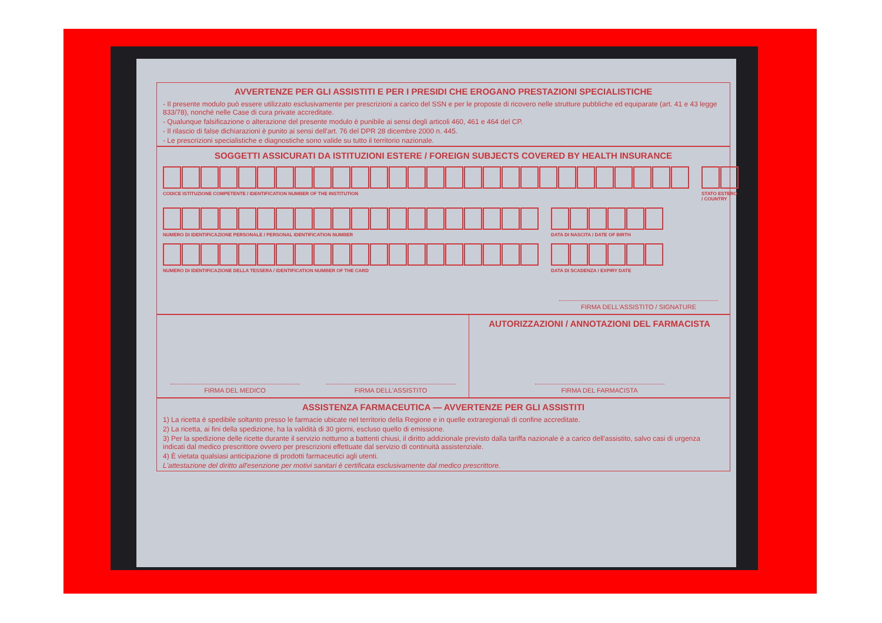AVVERTENZE PER GLI ASSISTITI E PER I PRESIDI CHE EROGANO PRESTAZIONI SPECIALISTICHE
- Il presente modulo può essere utilizzato esclusivamente per prescrizioni a carico del SSN e per le proposte di ricovero nelle strutture pubbliche ed equiparate (art. 41 e 43 legge 833/78), nonché nelle Case di cura private accreditate.
- Qualunque falsificazione o alterazione del presente modulo è punibile ai sensi degli articoli 460, 461 e 464 del CP.
- Il rilascio di false dichiarazioni è punito ai sensi dell'art. 76 del DPR 28 dicembre 2000 n. 445.
- Le prescrizioni specialistiche e diagnostiche sono valide su tutto il territorio nazionale.
SOGGETTI ASSICURATI DA ISTITUZIONI ESTERE / FOREIGN SUBJECTS COVERED BY HEALTH INSURANCE
CODICE ISTITUZIONE COMPETENTE / IDENTIFICATION NUMBER OF THE INSTITUTION
STATO ESTERO / COUNTRY
NUMERO DI IDENTIFICAZIONE PERSONALE / PERSONAL IDENTIFICATION NUMBER
DATA DI NASCITA / DATE OF BIRTH
NUMERO DI IDENTIFICAZIONE DELLA TESSERA / IDENTIFICATION NUMBER OF THE CARD
DATA DI SCADENZA / EXPIRY DATE
FIRMA DELL'ASSISTITO / SIGNATURE
FIRMA DEL MEDICO FIRMA DELL'ASSISTITO
AUTORIZZAZIONI / ANNOTAZIONI DEL FARMACISTA
FIRMA DEL FARMACISTA
ASSISTENZA FARMACEUTICA — AVVERTENZE PER GLI ASSISTITI
1) La ricetta è spedibile soltanto presso le farmacie ubicate nel territorio della Regione e in quelle extraregionali di confine accreditate.
2) La ricetta, ai fini della spedizione, ha la validità di 30 giorni, escluso quello di emissione.
3) Per la spedizione delle ricette durante il servizio notturno a battenti chiusi, il diritto addizionale previsto dalla tariffa nazionale è a carico dell'assistito, salvo casi di urgenza indicati dal medico prescrittore ovvero per prescrizioni effettuate dal servizio di continuità assistenziale.
4) È vietata qualsiasi anticipazione di prodotti farmaceutici agli utenti.
L'attestazione del diritto all'esenzione per motivi sanitari è certificata esclusivamente dal medico prescrittore.